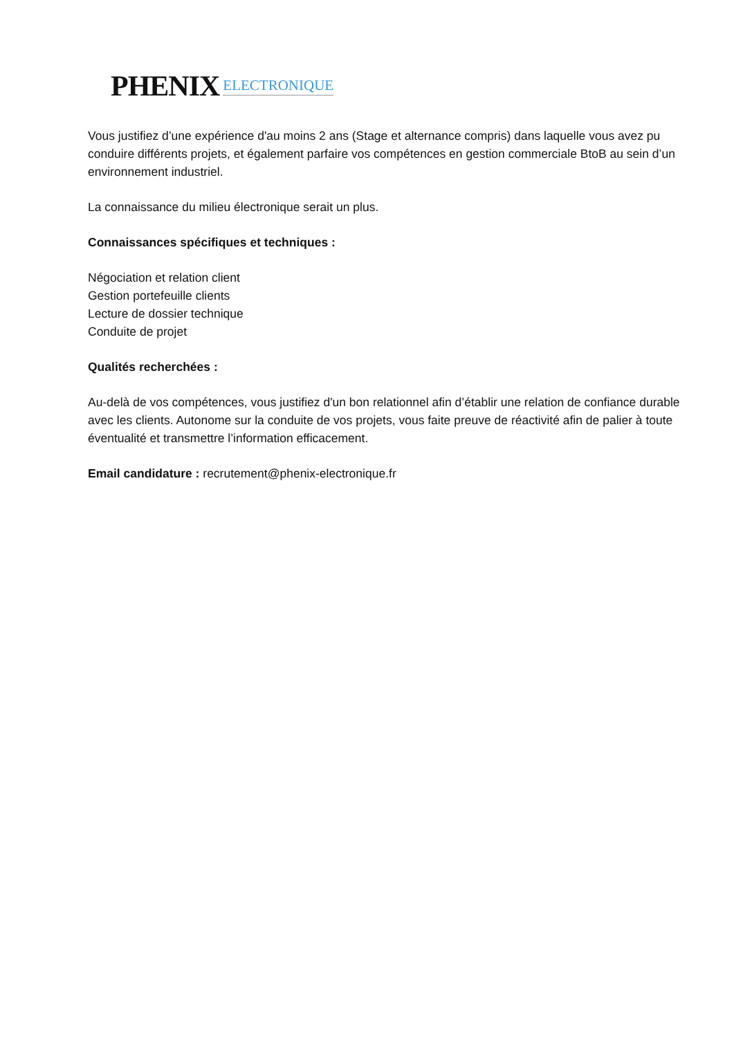PHENIX ELECTRONIQUE
Vous justifiez d’une expérience d'au moins 2 ans (Stage et alternance compris) dans laquelle vous avez pu conduire différents projets, et également parfaire vos compétences en gestion commerciale BtoB au sein d’un environnement industriel.
La connaissance du milieu électronique serait un plus.
Connaissances spécifiques et techniques :
Négociation et relation client
Gestion portefeuille clients
Lecture de dossier technique
Conduite de projet
Qualités recherchées :
Au-delà de vos compétences, vous justifiez d'un bon relationnel afin d’établir une relation de confiance durable avec les clients. Autonome sur la conduite de vos projets, vous faite preuve de réactivité afin de palier à toute éventualité et transmettre l’information efficacement.
Email candidature : recrutement@phenix-electronique.fr